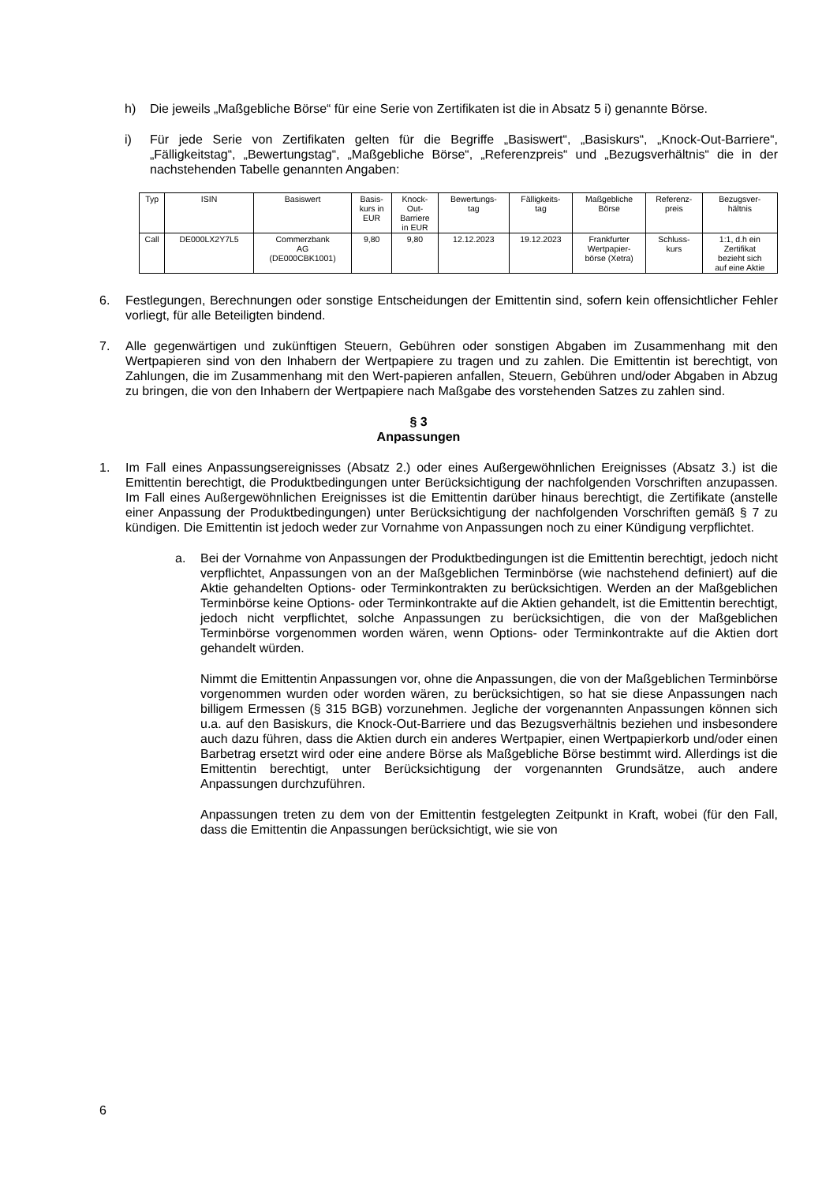h) Die jeweils „Maßgebliche Börse“ für eine Serie von Zertifikaten ist die in Absatz 5 i) genannte Börse.
i) Für jede Serie von Zertifikaten gelten für die Begriffe „Basiswert“, „Basiskurs“, „Knock-Out-Barriere“, „Fälligkeitstag“, „Bewertungstag“, „Maßgebliche Börse“, „Referenzpreis“ und „Bezugsverhältnis“ die in der nachstehenden Tabelle genannten Angaben:
| Typ | ISIN | Basiswert | Basis- kurs in EUR | Knock- Out- Barriere in EUR | Bewertungs- tag | Fälligkeits- tag | Maßgebliche Börse | Referenz- preis | Bezugsver- hältnis |
| --- | --- | --- | --- | --- | --- | --- | --- | --- | --- |
| Call | DE000LX2Y7L5 | Commerzbank AG (DE000CBK1001) | 9,80 | 9,80 | 12.12.2023 | 19.12.2023 | Frankfurter Wertpapier- börse (Xetra) | Schluss- kurs | 1:1, d.h ein Zertifikat bezieht sich auf eine Aktie |
6. Festlegungen, Berechnungen oder sonstige Entscheidungen der Emittentin sind, sofern kein offensichtlicher Fehler vorliegt, für alle Beteiligten bindend.
7. Alle gegenwärtigen und zukünftigen Steuern, Gebühren oder sonstigen Abgaben im Zusammenhang mit den Wertpapieren sind von den Inhabern der Wertpapiere zu tragen und zu zahlen. Die Emittentin ist berechtigt, von Zahlungen, die im Zusammenhang mit den Wert-papieren anfallen, Steuern, Gebühren und/oder Abgaben in Abzug zu bringen, die von den Inhabern der Wertpapiere nach Maßgabe des vorstehenden Satzes zu zahlen sind.
§ 3
Anpassungen
1. Im Fall eines Anpassungsereignisses (Absatz 2.) oder eines Außergewöhnlichen Ereignisses (Absatz 3.) ist die Emittentin berechtigt, die Produktbedingungen unter Berücksichtigung der nachfolgenden Vorschriften anzupassen. Im Fall eines Außergewöhnlichen Ereignisses ist die Emittentin darüber hinaus berechtigt, die Zertifikate (anstelle einer Anpassung der Produktbedingungen) unter Berücksichtigung der nachfolgenden Vorschriften gemäß § 7 zu kündigen. Die Emittentin ist jedoch weder zur Vornahme von Anpassungen noch zu einer Kündigung verpflichtet.
a. Bei der Vornahme von Anpassungen der Produktbedingungen ist die Emittentin berechtigt, jedoch nicht verpflichtet, Anpassungen von an der Maßgeblichen Terminbörse (wie nachstehend definiert) auf die Aktie gehandelten Options- oder Terminkontrakten zu berücksichtigen. Werden an der Maßgeblichen Terminbörse keine Options- oder Terminkontrakte auf die Aktien gehandelt, ist die Emittentin berechtigt, jedoch nicht verpflichtet, solche Anpassungen zu berücksichtigen, die von der Maßgeblichen Terminbörse vorgenommen worden wären, wenn Options- oder Terminkontrakte auf die Aktien dort gehandelt würden.
Nimmt die Emittentin Anpassungen vor, ohne die Anpassungen, die von der Maßgeblichen Terminbörse vorgenommen wurden oder worden wären, zu berücksichtigen, so hat sie diese Anpassungen nach billigem Ermessen (§ 315 BGB) vorzunehmen. Jegliche der vorgenannten Anpassungen können sich u.a. auf den Basiskurs, die Knock-Out-Barriere und das Bezugsverhältnis beziehen und insbesondere auch dazu führen, dass die Aktien durch ein anderes Wertpapier, einen Wertpapierkorb und/oder einen Barbetrag ersetzt wird oder eine andere Börse als Maßgebliche Börse bestimmt wird. Allerdings ist die Emittentin berechtigt, unter Berücksichtigung der vorgenannten Grundsätze, auch andere Anpassungen durchzuführen.
Anpassungen treten zu dem von der Emittentin festgelegten Zeitpunkt in Kraft, wobei (für den Fall, dass die Emittentin die Anpassungen berücksichtigt, wie sie von
6